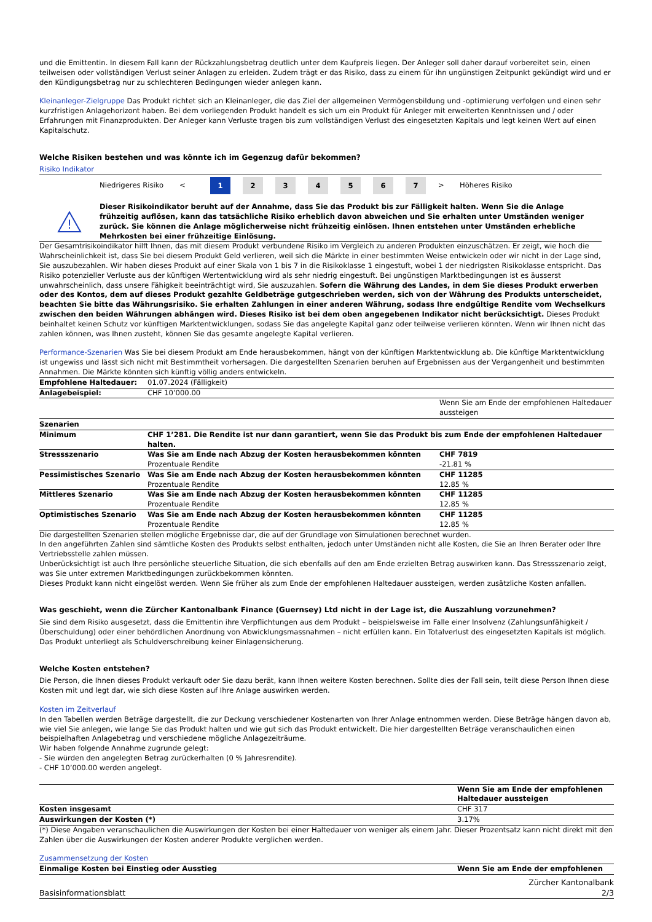und die Emittentin. In diesem Fall kann der Rückzahlungsbetrag deutlich unter dem Kaufpreis liegen. Der Anleger soll daher darauf vorbereitet sein, einen teilweisen oder vollständigen Verlust seiner Anlagen zu erleiden. Zudem trägt er das Risiko, dass zu einem für ihn ungünstigen Zeitpunkt gekündigt wird und er den Kündigungsbetrag nur zu schlechteren Bedingungen wieder anlegen kann.
Kleinanleger-Zielgruppe Das Produkt richtet sich an Kleinanleger, die das Ziel der allgemeinen Vermögensbildung und -optimierung verfolgen und einen sehr kurzfristigen Anlagehorizont haben. Bei dem vorliegenden Produkt handelt es sich um ein Produkt für Anleger mit erweiterten Kenntnissen und / oder Erfahrungen mit Finanzprodukten. Der Anleger kann Verluste tragen bis zum vollständigen Verlust des eingesetzten Kapitals und legt keinen Wert auf einen Kapitalschutz.
Welche Risiken bestehen und was könnte ich im Gegenzug dafür bekommen?
Risiko Indikator
| Niedrigeres Risiko | < | 1 | 2 | 3 | 4 | 5 | 6 | 7 | > | Höheres Risiko |
!
Dieser Risikoindikator beruht auf der Annahme, dass Sie das Produkt bis zur Fälligkeit halten. Wenn Sie die Anlage frühzeitig auflösen, kann das tatsächliche Risiko erheblich davon abweichen und Sie erhalten unter Umständen weniger zurück. Sie können die Anlage möglicherweise nicht frühzeitig einlösen. Ihnen entstehen unter Umständen erhebliche Mehrkosten bei einer frühzeitige Einlösung.
Der Gesamtrisikoindikator hilft Ihnen, das mit diesem Produkt verbundene Risiko im Vergleich zu anderen Produkten einzuschätzen. Er zeigt, wie hoch die Wahrscheinlichkeit ist, dass Sie bei diesem Produkt Geld verlieren, weil sich die Märkte in einer bestimmten Weise entwickeln oder wir nicht in der Lage sind, Sie auszubezahlen. Wir haben dieses Produkt auf einer Skala von 1 bis 7 in die Risikoklasse 1 eingestuft, wobei 1 der niedrigsten Risikoklasse entspricht. Das Risiko potenzieller Verluste aus der künftigen Wertentwicklung wird als sehr niedrig eingestuft. Bei ungünstigen Marktbedingungen ist es äusserst unwahrscheinlich, dass unsere Fähigkeit beeinträchtigt wird, Sie auszuzahlen. Sofern die Währung des Landes, in dem Sie dieses Produkt erwerben oder des Kontos, dem auf dieses Produkt gezahlte Geldbeträge gutgeschrieben werden, sich von der Währung des Produkts unterscheidet, beachten Sie bitte das Währungsrisiko. Sie erhalten Zahlungen in einer anderen Währung, sodass Ihre endgültige Rendite vom Wechselkurs zwischen den beiden Währungen abhängen wird. Dieses Risiko ist bei dem oben angegebenen Indikator nicht berücksichtigt. Dieses Produkt beinhaltet keinen Schutz vor künftigen Marktentwicklungen, sodass Sie das angelegte Kapital ganz oder teilweise verlieren könnten. Wenn wir Ihnen nicht das zahlen können, was Ihnen zusteht, können Sie das gesamte angelegte Kapital verlieren.
Performance-Szenarien Was Sie bei diesem Produkt am Ende herausbekommen, hängt von der künftigen Marktentwicklung ab. Die künftige Marktentwicklung ist ungewiss und lässt sich nicht mit Bestimmtheit vorhersagen. Die dargestellten Szenarien beruhen auf Ergebnissen aus der Vergangenheit und bestimmten Annahmen. Die Märkte könnten sich künftig völlig anders entwickeln.
| Empfohlene Haltedauer: | 01.07.2024 (Fälligkeit) | |
| Anlagebeispiel: | CHF 10’000.00 | |
| | | Wenn Sie am Ende der empfohlenen Haltedauer aussteigen |
| Szenarien | | |
| Minimum | CHF 1’281. Die Rendite ist nur dann garantiert, wenn Sie das Produkt bis zum Ende der empfohlenen Haltedauer halten. | |
| Stressszenario | Was Sie am Ende nach Abzug der Kosten herausbekommen könnten Prozentuale Rendite | CHF 7819 -21.81 % |
| Pessimistisches Szenario | Was Sie am Ende nach Abzug der Kosten herausbekommen könnten Prozentuale Rendite | CHF 11285 12.85 % |
| Mittleres Szenario | Was Sie am Ende nach Abzug der Kosten herausbekommen könnten Prozentuale Rendite | CHF 11285 12.85 % |
| Optimistisches Szenario | Was Sie am Ende nach Abzug der Kosten herausbekommen könnten Prozentuale Rendite | CHF 11285 12.85 % |
Die dargestellten Szenarien stellen mögliche Ergebnisse dar, die auf der Grundlage von Simulationen berechnet wurden.
In den angeführten Zahlen sind sämtliche Kosten des Produkts selbst enthalten, jedoch unter Umständen nicht alle Kosten, die Sie an Ihren Berater oder Ihre Vertriebsstelle zahlen müssen.
Unberücksichtigt ist auch Ihre persönliche steuerliche Situation, die sich ebenfalls auf den am Ende erzielten Betrag auswirken kann. Das Stressszenario zeigt, was Sie unter extremen Marktbedingungen zurückbekommen könnten.
Dieses Produkt kann nicht eingelöst werden. Wenn Sie früher als zum Ende der empfohlenen Haltedauer aussteigen, werden zusätzliche Kosten anfallen.
Was geschieht, wenn die Zürcher Kantonalbank Finance (Guernsey) Ltd nicht in der Lage ist, die Auszahlung vorzunehmen?
Sie sind dem Risiko ausgesetzt, dass die Emittentin ihre Verpflichtungen aus dem Produkt – beispielsweise im Falle einer Insolvenz (Zahlungsunfähigkeit / Überschuldung) oder einer behördlichen Anordnung von Abwicklungsmassnahmen – nicht erfüllen kann. Ein Totalverlust des eingesetzten Kapitals ist möglich. Das Produkt unterliegt als Schuldverschreibung keiner Einlagensicherung.
Welche Kosten entstehen?
Die Person, die Ihnen dieses Produkt verkauft oder Sie dazu berät, kann Ihnen weitere Kosten berechnen. Sollte dies der Fall sein, teilt diese Person Ihnen diese Kosten mit und legt dar, wie sich diese Kosten auf Ihre Anlage auswirken werden.
Kosten im Zeitverlauf
In den Tabellen werden Beträge dargestellt, die zur Deckung verschiedener Kostenarten von Ihrer Anlage entnommen werden. Diese Beträge hängen davon ab, wie viel Sie anlegen, wie lange Sie das Produkt halten und wie gut sich das Produkt entwickelt. Die hier dargestellten Beträge veranschaulichen einen beispielhaften Anlagebetrag und verschiedene mögliche Anlagezeiträume.
Wir haben folgende Annahme zugrunde gelegt:
- Sie würden den angelegten Betrag zurückerhalten (0 % Jahresrendite).
- CHF 10’000.00 werden angelegt.
| | Wenn Sie am Ende der empfohlenen Haltedauer aussteigen |
| --- | --- |
| Kosten insgesamt | CHF 317 |
| Auswirkungen der Kosten (*) | 3.17% |
(*) Diese Angaben veranschaulichen die Auswirkungen der Kosten bei einer Haltedauer von weniger als einem Jahr. Dieser Prozentsatz kann nicht direkt mit den Zahlen über die Auswirkungen der Kosten anderer Produkte verglichen werden.
Zusammensetzung der Kosten
| Einmalige Kosten bei Einstieg oder Ausstieg | Wenn Sie am Ende der empfohlenen |
| --- | --- |
Basisinformationsblatt Zürcher Kantonalbank
2/3